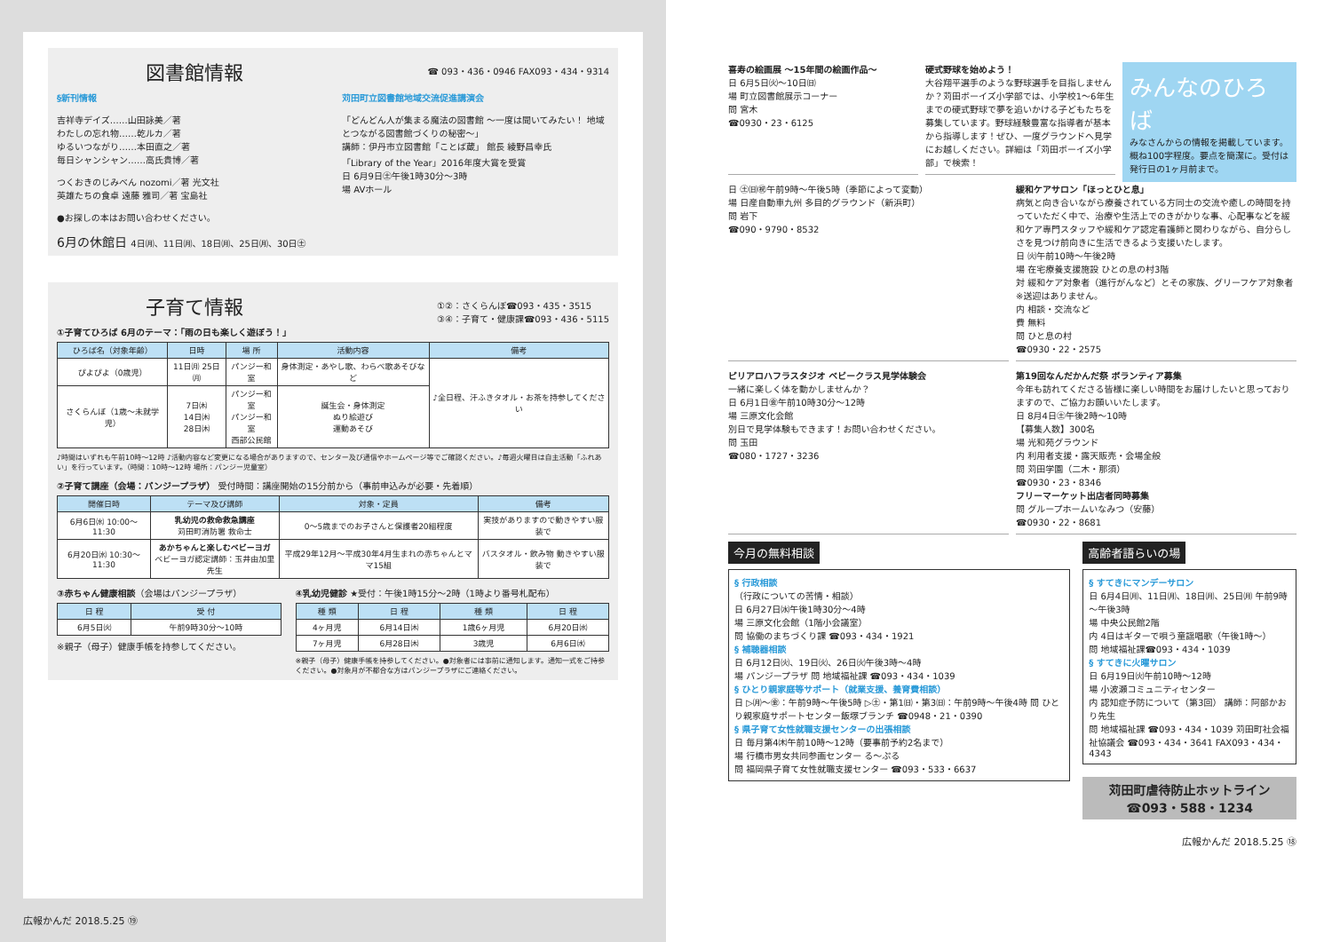図書館情報
☎ 093・436・0946 FAX093・434・9314
§新刊情報
吉祥寺デイズ……山田詠美／著
わたしの忘れ物……乾ルカ／著
ゆるいつながり……本田直之／著
毎日シャンシャン……高氏貴博／著
つくおきのじみべん nozomi／著 光文社
英雄たちの食卓 遠藤 雅司／著 宝島社
●お探しの本はお問い合わせください。
苅田町立図書館地域交流促進講演会
「どんどん人が集まる魔法の図書館 ～一度は聞いてみたい！ 地域とつながる図書館づくりの秘密～」
講師：伊丹市立図書館「ことば蔵」 館長 綾野昌幸氏
「Library of the Year」2016年度大賞を受賞
日 6月9日㊏午後1時30分～3時
場 AVホール
6月の休館日 4日㈪、11日㈪、18日㈪、25日㈪、30日㊏
子育て情報
①②：さくらんぼ☎093・435・3515
③④：子育て・健康課☎093・436・5115
①子育てひろば 6月のテーマ：「雨の日も楽しく遊ぼう！」
| ひろば名（対象年齢） | 日時 | 場 所 | 活動内容 | 備考 |
| --- | --- | --- | --- | --- |
| ぴよぴよ（0歳児） | 11日㈪ 25日㈪ | パンジー和室 | 身体測定・あやし歌、わらべ歌あそびなど | ♪全日程、汗ふきタオル・お茶を持参してください |
| さくらんぼ（1歳～未就学児） | 7日㈭ 14日㈭ 28日㈭ | パンジー和室 パンジー和室 西部公民館 | 誕生会・身体測定 ぬり絵遊び 運動あそび | |
♪時間はいずれも午前10時～12時 ♪活動内容など変更になる場合がありますので、センター及び通信やホームページ等でご確認ください。♪毎週火曜日は自主活動「ふれあい」を行っています。（時間：10時～12時 場所：パンジー児童室）
②子育て講座（会場：パンジープラザ） 受付時間：講座開始の15分前から（事前申込みが必要・先着順）
| 開催日時 | テーマ及び講師 | 対象・定員 | 備考 |
| --- | --- | --- | --- |
| 6月6日㈬ 10:00～11:30 | 乳幼児の救命救急講座 苅田町消防署 救命士 | 0～5歳までのお子さんと保護者20組程度 | 実技がありますので動きやすい服装で |
| 6月20日㈬ 10:30～11:30 | あかちゃんと楽しむベビーヨガ ベビーヨガ認定講師：玉井由加里先生 | 平成29年12月～平成30年4月生まれの赤ちゃんとママ15組 | バスタオル・飲み物 動きやすい服装で |
③赤ちゃん健康相談（会場はパンジープラザ）
| 日 程 | 受 付 |
| --- | --- |
| 6月5日㈫ | 午前9時30分～10時 |
※親子（母子）健康手帳を持参してください。
④乳幼児健診 ★受付：午後1時15分～2時（1時より番号札配布）
| 種 類 | 日 程 | 種 類 | 日 程 |
| --- | --- | --- | --- |
| 4ヶ月児 | 6月14日㈭ | 1歳6ヶ月児 | 6月20日㈬ |
| 7ヶ月児 | 6月28日㈭ | 3歳児 | 6月6日㈬ |
※親子（母子）健康手帳を持参してください。●対象者には事前に通知します。通知一式をご持参ください。●対象月が不都合な方はパンジープラザにご連絡ください。
広報かんだ 2018.5.25 ⑲
みんなのひろば
みなさんからの情報を掲載しています。概ね100字程度。要点を簡潔に。受付は発行日の1ヶ月前まで。
喜寿の絵画展 ～15年間の絵画作品～
日 6月5日㈫～10日㈰
場 町立図書館展示コーナー
問 宮木
☎0930・23・6125
硬式野球を始めよう！
大谷翔平選手のような野球選手を目指しませんか？苅田ボーイズ小学部では、小学校1～6年生までの硬式野球で夢を追いかける子どもたちを募集しています。野球経験豊富な指導者が基本から指導します！ぜひ、一度グラウンドへ見学にお越しください。詳細は「苅田ボーイズ小学部」で検索！
日 ㊏㈰㊗午前9時～午後5時（季節によって変動）
場 日産自動車九州 多目的グラウンド（新浜町）
問 岩下
☎090・9790・8532
緩和ケアサロン「ほっとひと息」
病気と向き合いながら療養されている方同士の交流や癒しの時間を持っていただく中で、治療や生活上でのきがかりな事、心配事などを緩和ケア専門スタッフや緩和ケア認定看護師と関わりながら、自分らしさを見つけ前向きに生活できるよう支援いたします。
日 ㈫午前10時～午後2時
場 在宅療養支援施設 ひとの息の村3階
対 緩和ケア対象者（進行がんなど）とその家族、グリーフケア対象者※送迎はありません。
内 相談・交流など
費 無料
問 ひと息の村
☎0930・22・2575
ピリアロハフラスタジオ ベビークラス見学体験会
一緒に楽しく体を動かしませんか？
日 6月1日㊎午前10時30分～12時
場 三原文化会館
別日で見学体験もできます！お問い合わせください。
問 玉田
☎080・1727・3236
第19回なんだかんだ祭 ボランティア募集
今年も訪れてくださる皆様に楽しい時間をお届けしたいと思っておりますので、ご協力お願いいたします。
日 8月4日㊏午後2時～10時
【募集人数】300名
場 光和苑グラウンド
内 利用者支援・露天販売・会場全般
問 苅田学園（二木・那須）
☎0930・23・8346
フリーマーケット出店者同時募集
問 グループホームいなみつ（安藤）
☎0930・22・8681
今月の無料相談
§ 行政相談
（行政についての苦情・相談）
日 6月27日㈬午後1時30分～4時
場 三原文化会館（1階小会議室）
問 協働のまちづくり課 ☎093・434・1921
§ 補聴器相談
日 6月12日㈫、19日㈫、26日㈫午後3時～4時
場 パンジープラザ 問 地域福祉課 ☎093・434・1039
§ ひとり親家庭等サポート（就業支援、養育費相談）
日 ▷㈪～㊎：午前9時～午後5時 ▷㊏・第1㈰・第3㈰：午前9時～午後4時 問 ひとり親家庭サポートセンター飯塚ブランチ ☎0948・21・0390
§ 県子育て女性就職支援センターの出張相談
日 毎月第4㈭午前10時～12時（要事前予約2名まで）
場 行橋市男女共同参画センター る～ぷる
問 福岡県子育て女性就職支援センター ☎093・533・6637
高齢者語らいの場
§ すてきにマンデーサロン
日 6月4日㈪、11日㈪、18日㈪、25日㈪ 午前9時～午後3時
場 中央公民館2階
内 4日はギターで唄う童謡唱歌（午後1時～）
問 地域福祉課☎093・434・1039
§ すてきに火曜サロン
日 6月19日㈫午前10時～12時
場 小波瀬コミュニティセンター
内 認知症予防について（第3回） 講師：阿部かおり先生
問 地域福祉課 ☎093・434・1039 苅田町社会福祉協議会 ☎093・434・3641 FAX093・434・4343
苅田町虐待防止ホットライン
☎093・588・1234
広報かんだ 2018.5.25 ⑱